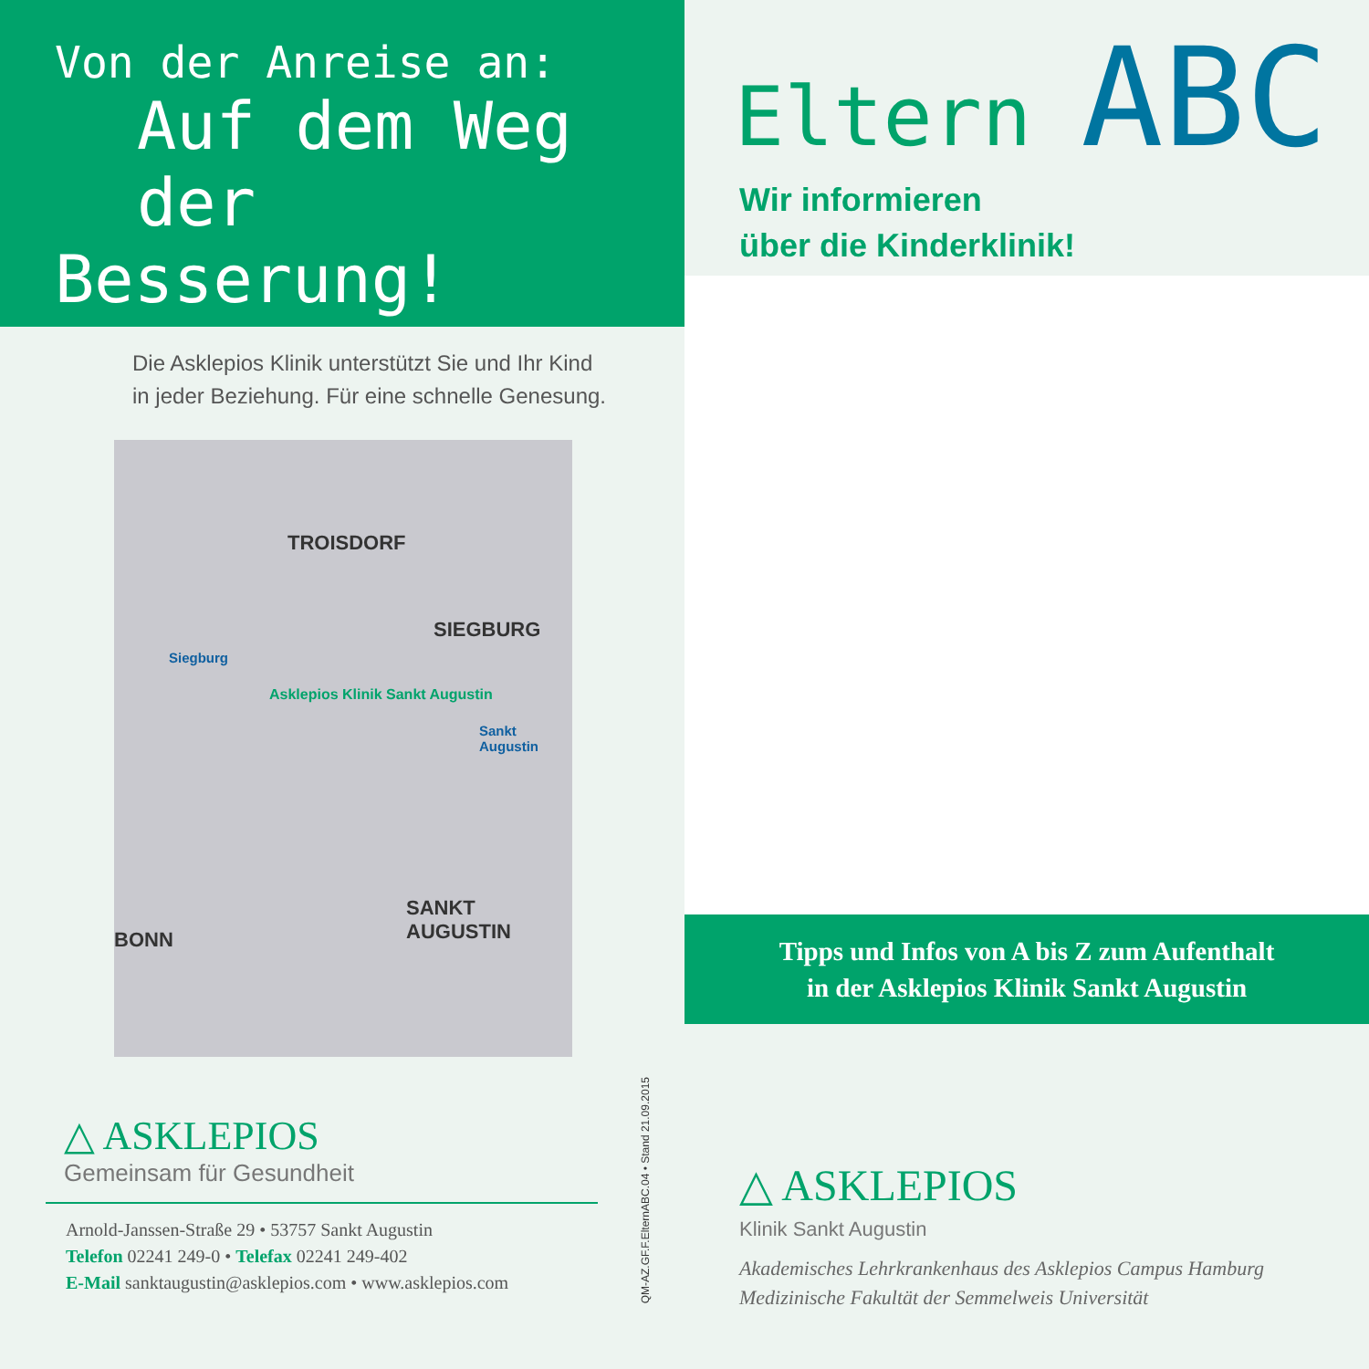Von der Anreise an:
Auf dem Weg der
Besserung!
Die Asklepios Klinik unterstützt Sie und Ihr Kind
in jeder Beziehung. Für eine schnelle Genesung.
TROISDORF
SIEGBURG
Siegburg
Asklepios Klinik Sankt Augustin
Sankt Augustin
BONN
SANKT AUGUSTIN
△ ASKLEPIOS
Gemeinsam für Gesundheit
Arnold-Janssen-Straße 29 • 53757 Sankt Augustin
Telefon 02241 249-0 • Telefax 02241 249-402
E-Mail sanktaugustin@asklepios.com • www.asklepios.com
QM-AZ.GF.F.ElternABC.04 • Stand 21.09.2015
Eltern ABC
Wir informieren
über die Kinderklinik!
Tipps und Infos von A bis Z zum Aufenthalt
in der Asklepios Klinik Sankt Augustin
△ ASKLEPIOS
Klinik Sankt Augustin
Akademisches Lehrkrankenhaus des Asklepios Campus Hamburg
Medizinische Fakultät der Semmelweis Universität